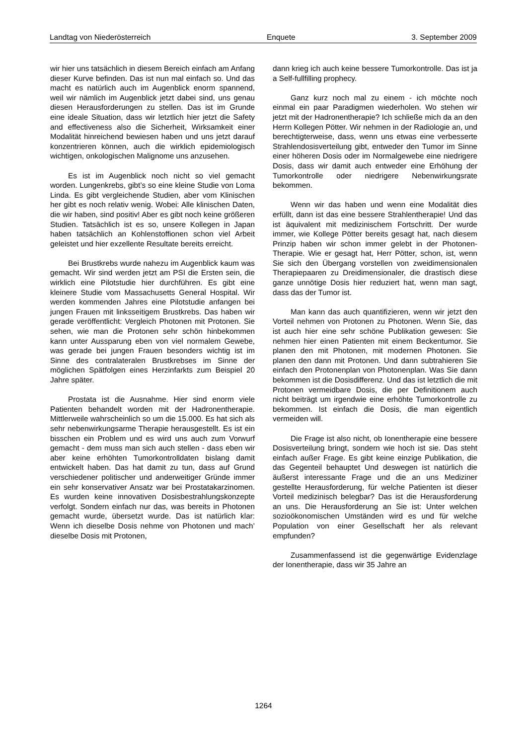Landtag von Niederösterreich Enquete 3. September 2009
wir hier uns tatsächlich in diesem Bereich einfach am Anfang dieser Kurve befinden. Das ist nun mal einfach so. Und das macht es natürlich auch im Augenblick enorm spannend, weil wir nämlich im Augenblick jetzt dabei sind, uns genau diesen Herausforderungen zu stellen. Das ist im Grunde eine ideale Situation, dass wir letztlich hier jetzt die Safety and effectiveness also die Sicherheit, Wirksamkeit einer Modalität hinreichend bewiesen haben und uns jetzt darauf konzentrieren können, auch die wirklich epidemiologisch wichtigen, onkologischen Malignome uns anzusehen.
Es ist im Augenblick noch nicht so viel gemacht worden. Lungenkrebs, gibt’s so eine kleine Studie von Loma Linda. Es gibt vergleichende Studien, aber vom Klinischen her gibt es noch relativ wenig. Wobei: Alle klinischen Daten, die wir haben, sind positiv! Aber es gibt noch keine größeren Studien. Tatsächlich ist es so, unsere Kollegen in Japan haben tatsächlich an Kohlenstoffionen schon viel Arbeit geleistet und hier exzellente Resultate bereits erreicht.
Bei Brustkrebs wurde nahezu im Augenblick kaum was gemacht. Wir sind werden jetzt am PSI die Ersten sein, die wirklich eine Pilotstudie hier durchführen. Es gibt eine kleinere Studie vom Massachusetts General Hospital. Wir werden kommenden Jahres eine Pilotstudie anfangen bei jungen Frauen mit linksseitigem Brustkrebs. Das haben wir gerade veröffentlicht: Vergleich Photonen mit Protonen. Sie sehen, wie man die Protonen sehr schön hinbekommen kann unter Aussparung eben von viel normalem Gewebe, was gerade bei jungen Frauen besonders wichtig ist im Sinne des contralateralen Brustkrebses im Sinne der möglichen Spätfolgen eines Herzinfarkts zum Beispiel 20 Jahre später.
Prostata ist die Ausnahme. Hier sind enorm viele Patienten behandelt worden mit der Hadronentherapie. Mittlerweile wahrscheinlich so um die 15.000. Es hat sich als sehr nebenwirkungsarme Therapie herausgestellt. Es ist ein bisschen ein Problem und es wird uns auch zum Vorwurf gemacht - dem muss man sich auch stellen - dass eben wir aber keine erhöhten Tumorkontrolldaten bislang damit entwickelt haben. Das hat damit zu tun, dass auf Grund verschiedener politischer und anderweitiger Gründe immer ein sehr konservativer Ansatz war bei Prostatakarzinomen. Es wurden keine innovativen Dosisbestrahlungskonzepte verfolgt. Sondern einfach nur das, was bereits in Photonen gemacht wurde, übersetzt wurde. Das ist natürlich klar: Wenn ich dieselbe Dosis nehme von Photonen und mach’ dieselbe Dosis mit Protonen,
dann krieg ich auch keine bessere Tumorkontrolle. Das ist ja a Self-fullfilling prophecy.
Ganz kurz noch mal zu einem - ich möchte noch einmal ein paar Paradigmen wiederholen. Wo stehen wir jetzt mit der Hadronentherapie? Ich schließe mich da an den Herrn Kollegen Pötter. Wir nehmen in der Radiologie an, und berechtigterweise, dass, wenn uns etwas eine verbesserte Strahlendosisverteilung gibt, entweder den Tumor im Sinne einer höheren Dosis oder im Normalgewebe eine niedrigere Dosis, dass wir damit auch entweder eine Erhöhung der Tumorkontrolle oder niedrigere Nebenwirkungsrate bekommen.
Wenn wir das haben und wenn eine Modalität dies erfüllt, dann ist das eine bessere Strahlentherapie! Und das ist äquivalent mit medizinischem Fortschritt. Der wurde immer, wie Kollege Pötter bereits gesagt hat, nach diesem Prinzip haben wir schon immer gelebt in der Photonen-Therapie. Wie er gesagt hat, Herr Pötter, schon, ist, wenn Sie sich den Übergang vorstellen von zweidimensionalen Therapiepaaren zu Dreidimensionaler, die drastisch diese ganze unnötige Dosis hier reduziert hat, wenn man sagt, dass das der Tumor ist.
Man kann das auch quantifizieren, wenn wir jetzt den Vorteil nehmen von Protonen zu Photonen. Wenn Sie, das ist auch hier eine sehr schöne Publikation gewesen: Sie nehmen hier einen Patienten mit einem Beckentumor. Sie planen den mit Photonen, mit modernen Photonen. Sie planen den dann mit Protonen. Und dann subtrahieren Sie einfach den Protonenplan von Photonenplan. Was Sie dann bekommen ist die Dosisdifferenz. Und das ist letztlich die mit Protonen vermeidbare Dosis, die per Definitionem auch nicht beiträgt um irgendwie eine erhöhte Tumorkontrolle zu bekommen. Ist einfach die Dosis, die man eigentlich vermeiden will.
Die Frage ist also nicht, ob Ionentherapie eine bessere Dosisverteilung bringt, sondern wie hoch ist sie. Das steht einfach außer Frage. Es gibt keine einzige Publikation, die das Gegenteil behauptet Und deswegen ist natürlich die äußerst interessante Frage und die an uns Mediziner gestellte Herausforderung, für welche Patienten ist dieser Vorteil medizinisch belegbar? Das ist die Herausforderung an uns. Die Herausforderung an Sie ist: Unter welchen sozioökonomischen Umständen wird es und für welche Population von einer Gesellschaft her als relevant empfunden?
Zusammenfassend ist die gegenwärtige Evidenzlage der Ionentherapie, dass wir 35 Jahre an
1264